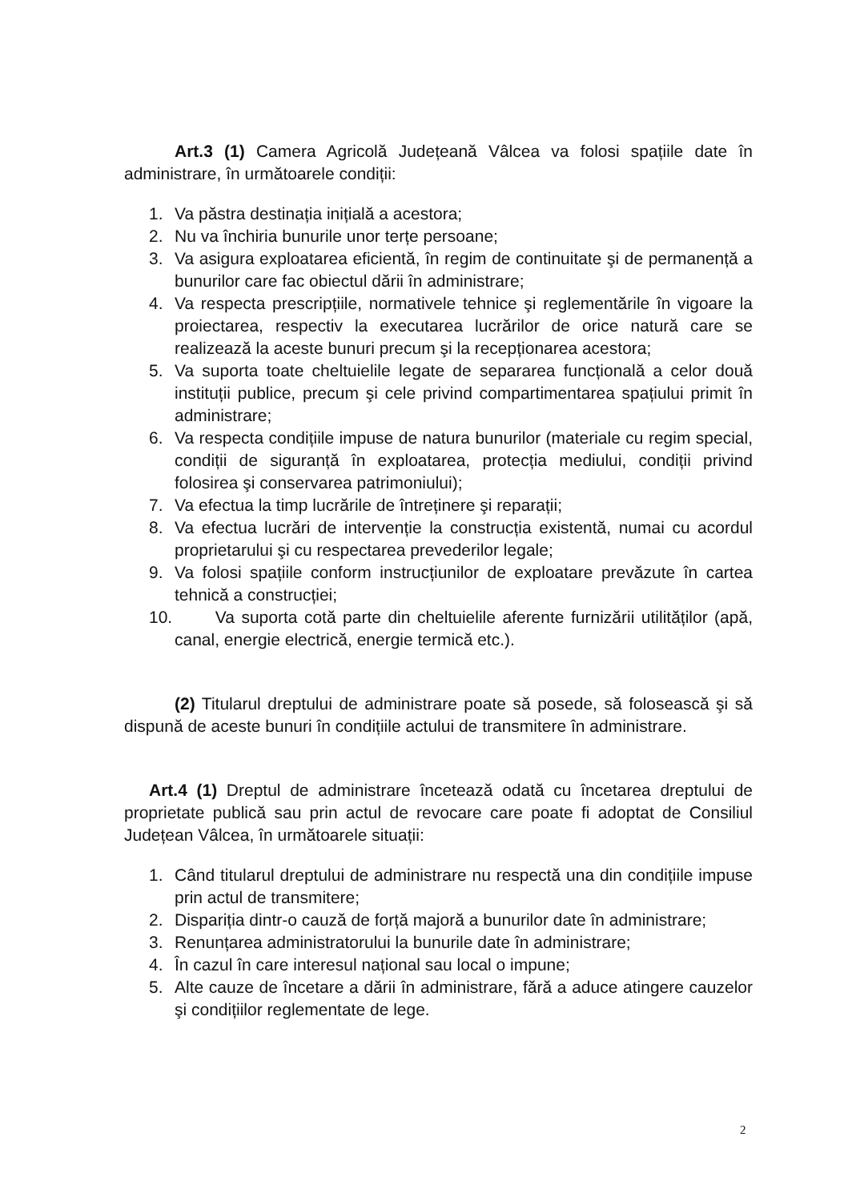Art.3 (1) Camera Agricolă Județeană Vâlcea va folosi spațiile date în administrare, în următoarele condiții:
1. Va păstra destinația inițială a acestora;
2. Nu va închiria bunurile unor terțe persoane;
3. Va asigura exploatarea eficientă, în regim de continuitate şi de permanență a bunurilor care fac obiectul dării în administrare;
4. Va respecta prescripțiile, normativele tehnice şi reglementările în vigoare la proiectarea, respectiv la executarea lucrărilor de orice natură care se realizează la aceste bunuri precum şi la recepționarea acestora;
5. Va suporta toate cheltuielile legate de separarea funcțională a celor două instituții publice, precum şi cele privind compartimentarea spațiului primit în administrare;
6. Va respecta condițiile impuse de natura bunurilor (materiale cu regim special, condiții de siguranță în exploatarea, protecția mediului, condiții privind folosirea şi conservarea patrimoniului);
7. Va efectua la timp lucrările de întreținere şi reparații;
8. Va efectua lucrări de intervenție la construcția existentă, numai cu acordul proprietarului şi cu respectarea prevederilor legale;
9. Va folosi spațiile conform instrucțiunilor de exploatare prevăzute în cartea tehnică a construcției;
10. Va suporta cotă parte din cheltuielile aferente furnizării utilităților (apă, canal, energie electrică, energie termică etc.).
(2) Titularul dreptului de administrare poate să posede, să folosească şi să dispună de aceste bunuri în condițiile actului de transmitere în administrare.
Art.4 (1) Dreptul de administrare încetează odată cu încetarea dreptului de proprietate publică sau prin actul de revocare care poate fi adoptat de Consiliul Județean Vâlcea, în următoarele situații:
1. Când titularul dreptului de administrare nu respectă una din condițiile impuse prin actul de transmitere;
2. Dispariția dintr-o cauză de forță majoră a bunurilor date în administrare;
3. Renunțarea administratorului la bunurile date în administrare;
4. În cazul în care interesul național sau local o impune;
5. Alte cauze de încetare a dării în administrare, fără a aduce atingere cauzelor şi condițiilor reglementate de lege.
2